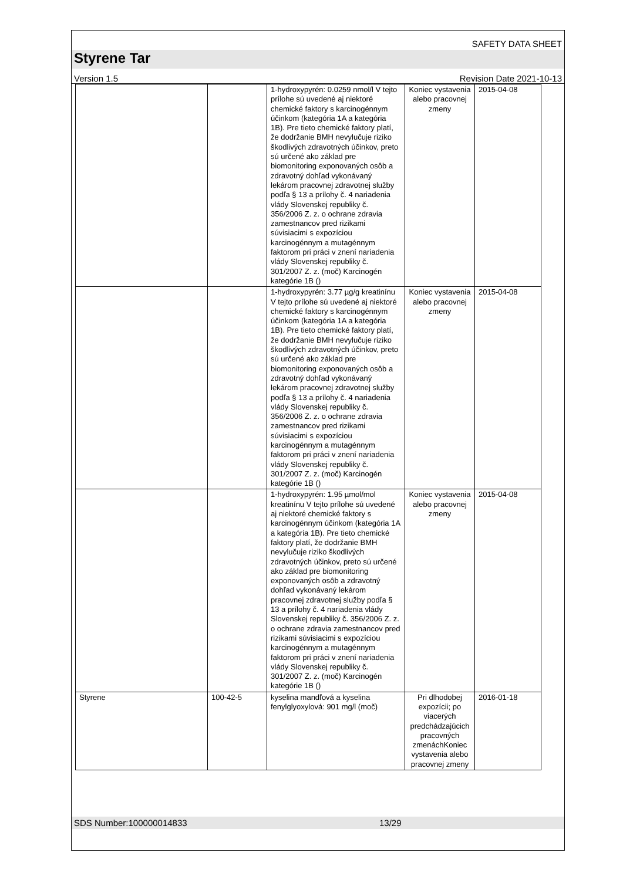SAFETY DATA SHEET
Styrene Tar
Version 1.5 Revision Date 2021-10-13
| | | 1-hydroxypyrén: 0.0259 nmol/l V tejto prílohe sú uvedené aj niektoré chemické faktory s karcinogénnym účinkom (kategória 1A a kategória 1B). Pre tieto chemické faktory platí, že dodržanie BMH nevylučuje riziko škodlivých zdravotných účinkov, preto sú určené ako základ pre biomonitoring exponovaných osôb a zdravotný dohľad vykonávaný lekárom pracovnej zdravotnej služby podľa § 13 a prílohy č. 4 nariadenia vlády Slovenskej republiky č. 356/2006 Z. z. o ochrane zdravia zamestnancov pred rizikami súvisiacimi s expozíciou karcinogénnym a mutagénnym faktorom pri práci v znení nariadenia vlády Slovenskej republiky č. 301/2007 Z. z. (moč) Karcinogén kategórie 1B () | Koniec vystavenia alebo pracovnej zmeny | 2015-04-08 |
| | | 1-hydroxypyrén: 3.77 µg/g kreatinínu V tejto prílohe sú uvedené aj niektoré chemické faktory s karcinogénnym účinkom (kategória 1A a kategória 1B). Pre tieto chemické faktory platí, že dodržanie BMH nevylučuje riziko škodlivých zdravotných účinkov, preto sú určené ako základ pre biomonitoring exponovaných osôb a zdravotný dohľad vykonávaný lekárom pracovnej zdravotnej služby podľa § 13 a prílohy č. 4 nariadenia vlády Slovenskej republiky č. 356/2006 Z. z. o ochrane zdravia zamestnancov pred rizikami súvisiacimi s expozíciou karcinogénnym a mutagénnym faktorom pri práci v znení nariadenia vlády Slovenskej republiky č. 301/2007 Z. z. (moč) Karcinogén kategórie 1B () | Koniec vystavenia alebo pracovnej zmeny | 2015-04-08 |
| | | 1-hydroxypyrén: 1.95 µmol/mol kreatinínu V tejto prílohe sú uvedené aj niektoré chemické faktory s karcinogénnym účinkom (kategória 1A a kategória 1B). Pre tieto chemické faktory platí, že dodržanie BMH nevylučuje riziko škodlivých zdravotných účinkov, preto sú určené ako základ pre biomonitoring exponovaných osôb a zdravotný dohľad vykonávaný lekárom pracovnej zdravotnej služby podľa § 13 a prílohy č. 4 nariadenia vlády Slovenskej republiky č. 356/2006 Z. z. o ochrane zdravia zamestnancov pred rizikami súvisiacimi s expozíciou karcinogénnym a mutagénnym faktorom pri práci v znení nariadenia vlády Slovenskej republiky č. 301/2007 Z. z. (moč) Karcinogén kategórie 1B () | Koniec vystavenia alebo pracovnej zmeny | 2015-04-08 |
| Styrene | 100-42-5 | kyselina mandľová a kyselina fenylglyoxylová: 901 mg/l (moč) | Pri dlhodobej expozícii; po viacerých predchádzajúcich pracovných zmenáchKoniec vystavenia alebo pracovnej zmeny | 2016-01-18 |
SDS Number:100000014833 13/29